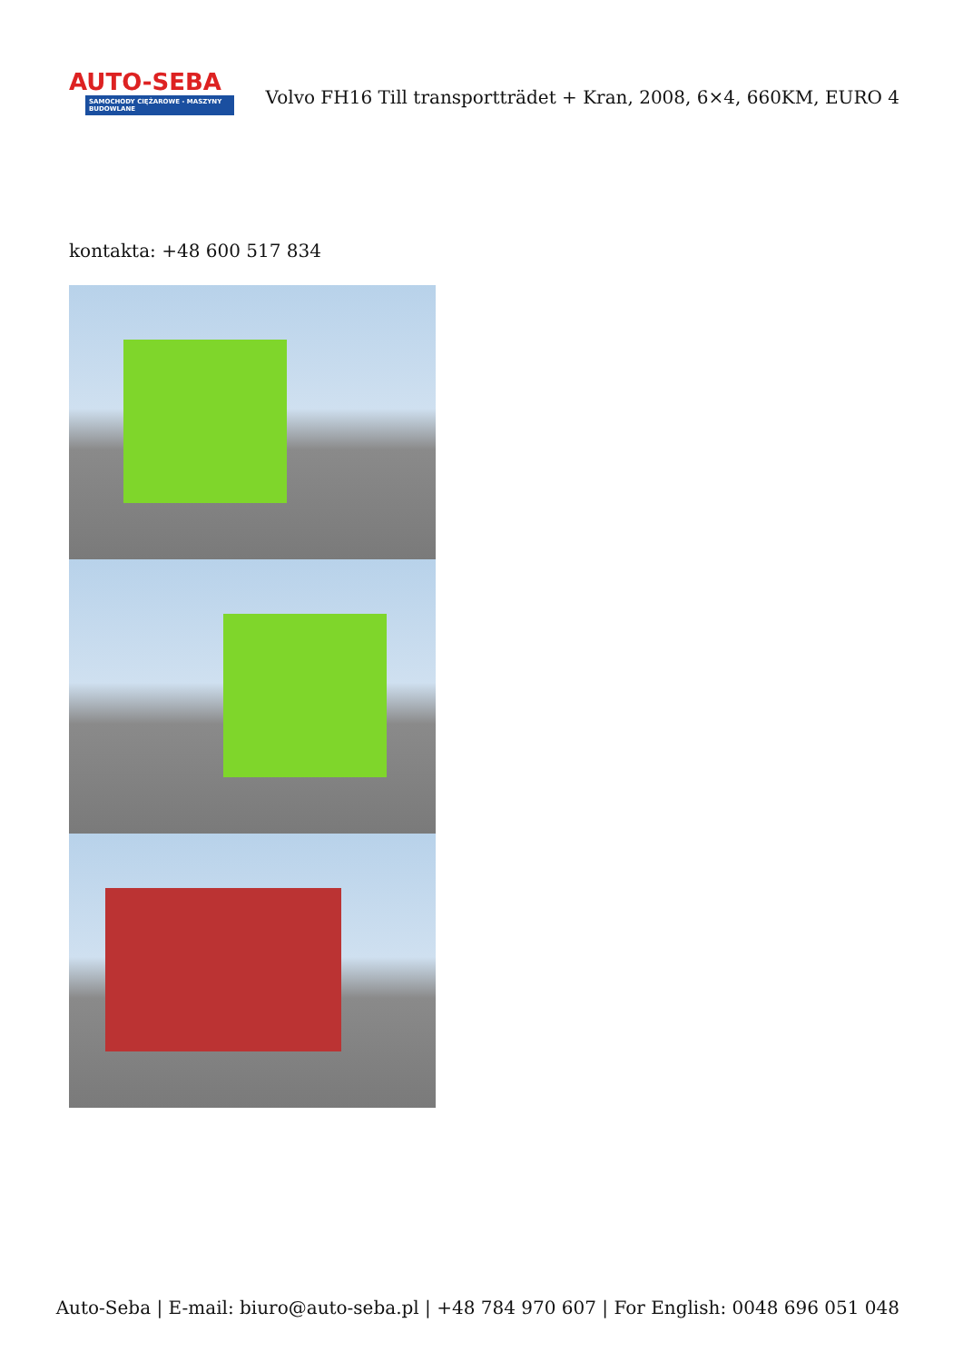AUTO-SEBA
SAMOCHODY CIĘŻAROWE - MASZYNY BUDOWLANE
Volvo FH16 Till transportträdet + Kran, 2008, 6×4, 660KM, EURO 4
kontakta: +48 600 517 834
Auto-Seba | E-mail: biuro@auto-seba.pl | +48 784 970 607 | For English: 0048 696 051 048